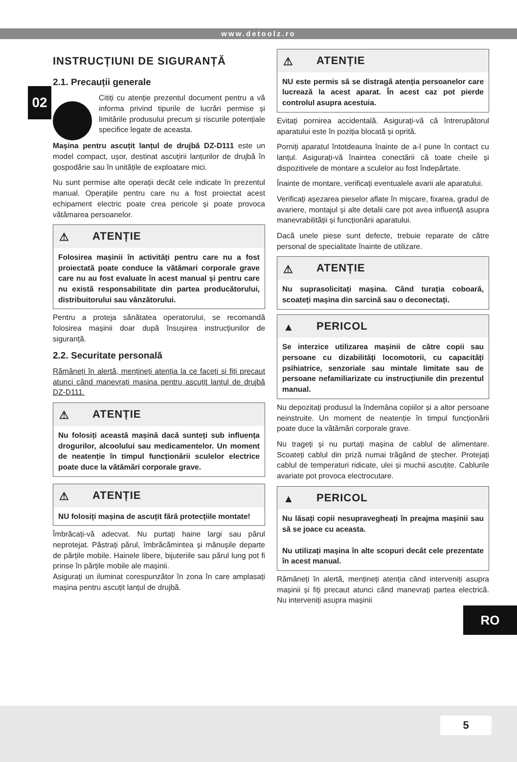www.detoolz.ro
02
INSTRUCȚIUNI DE SIGURANȚĂ
2.1. Precauții generale
Citiți cu atenție prezentul document pentru a vă informa privind tipurile de lucrări permise și limitările produsului precum și riscurile potențiale specifice legate de aceasta.
Mașina pentru ascuțit lanțul de drujbă DZ-D111 este un model compact, ușor, destinat ascuțirii lanțurilor de drujbă în gospodărie sau în unitățile de exploatare mici.
Nu sunt permise alte operații decât cele indicate în prezentul manual. Operaţiile pentru care nu a fost proiectat acest echipament electric poate crea pericole și poate provoca vătămarea persoanelor.
⚠ ATENȚIE
Folosirea mașinii în activități pentru care nu a fost proiectată poate conduce la vătămari corporale grave care nu au fost evaluate în acest manual și pentru care nu există responsabilitate din partea producătorului, distribuitorului sau vânzătorului.
Pentru a proteja sănătatea operatorului, se recomandă folosirea mașinii doar după însușirea instrucțiunilor de siguranță.
2.2. Securitate personală
Rămâneți în alertă, mențineți atenția la ce faceți și fiți precaut atunci când manevrați mașina pentru ascuțit lanțul de drujbă DZ-D111.
⚠ ATENȚIE
Nu folosiți această mașină dacă sunteți sub influența drogurilor, alcoolului sau medicamentelor. Un moment de neatenție în timpul funcționării sculelor electrice poate duce la vătămări corporale grave.
⚠ ATENȚIE
NU folosiți mașina de ascuțit fără protecțiile montate!
Îmbrăcați-vă adecvat. Nu purtați haine largi sau părul neprotejat. Păstrați părul, îmbrăcămintea și mănușile departe de părțile mobile. Hainele libere, bijuteriile sau părul lung pot fi prinse în părțile mobile ale mașinii.
Asigurați un iluminat corespunzător în zona în care amplasați mașina pentru ascuțit lanțul de drujbă.
⚠ ATENȚIE
NU este permis să se distragă atenția persoanelor care lucrează la acest aparat. În acest caz pot pierde controlul asupra acestuia.
Evitați pornirea accidentală. Asigurați-vă că întrerupătorul aparatului este în poziția blocată și oprită.
Porniți aparatul întotdeauna înainte de a-l pune în contact cu lanțul. Asigurați-vă înaintea conectării că toate cheile și dispozitivele de montare a sculelor au fost îndepărtate.
Înainte de montare, verificați eventualele avarii ale aparatului.
Verificați așezarea pieselor aflate în mișcare, fixarea, gradul de avariere, montajul și alte detalii care pot avea influență asupra manevrabilității și funcționării aparatului.
Dacă unele piese sunt defecte, trebuie reparate de către personal de specialitate înainte de utilizare.
⚠ ATENȚIE
Nu suprasolicitați mașina. Când turația coboară, scoateți mașina din sarcină sau o deconectați.
▲ PERICOL
Se interzice utilizarea mașinii de către copii sau persoane cu dizabilități locomotorii, cu capacități psihiatrice, senzoriale sau mintale limitate sau de persoane nefamiliarizate cu instrucțiunile din prezentul manual.
Nu depozitați produsul la îndemâna copiilor și a altor persoane neinstruite. Un moment de neatenție în timpul funcționării poate duce la vătămări corporale grave.
Nu trageți și nu purtați mașina de cablul de alimentare. Scoateți cablul din priză numai trăgând de ștecher. Protejați cablul de temperaturi ridicate, ulei și muchii ascuțite. Cablurile avariate pot provoca electrocutare.
▲ PERICOL
Nu lăsați copii nesupravegheați în preajma mașinii sau să se joace cu aceasta.
Nu utilizați mașina în alte scopuri decât cele prezentate în acest manual.
Rămâneți în alertă, mențineți atenția când interveniți asupra mașinii și fiți precaut atunci când manevrați partea electrică. Nu interveniți asupra mașinii
RO
5